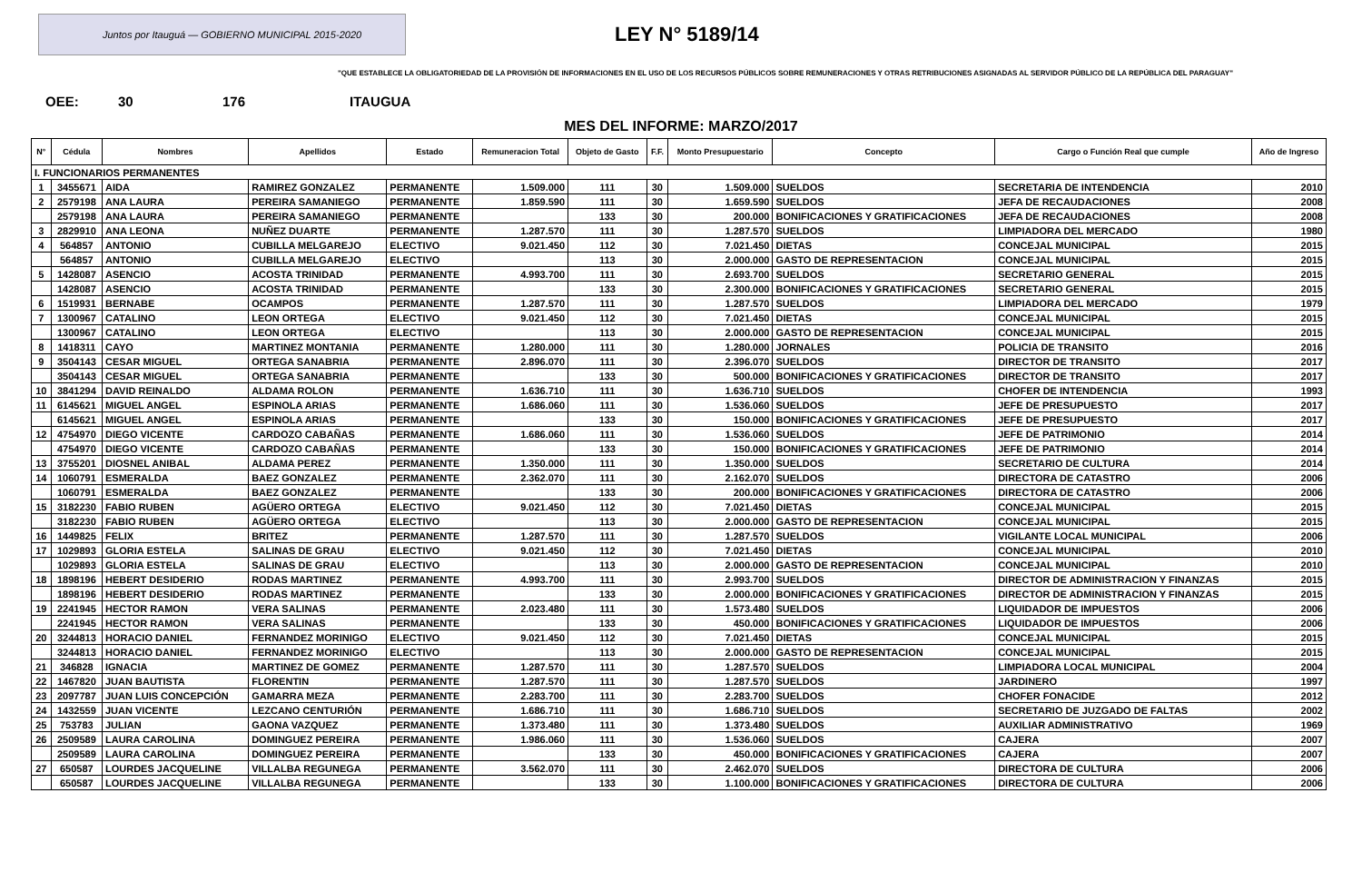Juntos por Itauguá — GOBIERNO MUNICIPAL 2015-2020
LEY N° 5189/14
"QUE ESTABLECE LA OBLIGATORIEDAD DE LA PROVISIÓN DE INFORMACIONES EN EL USO DE LOS RECURSOS PÚBLICOS SOBRE REMUNERACIONES Y OTRAS RETRIBUCIONES ASIGNADAS AL SERVIDOR PÚBLICO DE LA REPÚBLICA DEL PARAGUAY"
OEE: 30 176 ITAUGUA
MES DEL INFORME: MARZO/2017
| N° | Cédula | Nombres | Apellidos | Estado | Remuneracion Total | Objeto de Gasto | F.F. | Monto Presupuestario | Concepto | Cargo o Función Real que cumple | Año de Ingreso |
| --- | --- | --- | --- | --- | --- | --- | --- | --- | --- | --- | --- |
| I. FUNCIONARIOS PERMANENTES | | | | | | | | | | | |
| 1 | 3455671 | AIDA | RAMIREZ GONZALEZ | PERMANENTE | 1.509.000 | 111 | 30 | 1.509.000 | SUELDOS | SECRETARIA DE INTENDENCIA | 2010 |
| 2 | 2579198 | ANA LAURA | PEREIRA SAMANIEGO | PERMANENTE | 1.859.590 | 111 | 30 | 1.659.590 | SUELDOS | JEFA DE RECAUDACIONES | 2008 |
| | 2579198 | ANA LAURA | PEREIRA SAMANIEGO | PERMANENTE | | 133 | 30 | 200.000 | BONIFICACIONES Y GRATIFICACIONES | JEFA DE RECAUDACIONES | 2008 |
| 3 | 2829910 | ANA LEONA | NUÑEZ DUARTE | PERMANENTE | 1.287.570 | 111 | 30 | 1.287.570 | SUELDOS | LIMPIADORA DEL MERCADO | 1980 |
| 4 | 564857 | ANTONIO | CUBILLA MELGAREJO | ELECTIVO | 9.021.450 | 112 | 30 | 7.021.450 | DIETAS | CONCEJAL MUNICIPAL | 2015 |
| | 564857 | ANTONIO | CUBILLA MELGAREJO | ELECTIVO | | 113 | 30 | 2.000.000 | GASTO DE REPRESENTACION | CONCEJAL MUNICIPAL | 2015 |
| 5 | 1428087 | ASENCIO | ACOSTA TRINIDAD | PERMANENTE | 4.993.700 | 111 | 30 | 2.693.700 | SUELDOS | SECRETARIO GENERAL | 2015 |
| | 1428087 | ASENCIO | ACOSTA TRINIDAD | PERMANENTE | | 133 | 30 | 2.300.000 | BONIFICACIONES Y GRATIFICACIONES | SECRETARIO GENERAL | 2015 |
| 6 | 1519931 | BERNABE | OCAMPOS | PERMANENTE | 1.287.570 | 111 | 30 | 1.287.570 | SUELDOS | LIMPIADORA DEL MERCADO | 1979 |
| 7 | 1300967 | CATALINO | LEON ORTEGA | ELECTIVO | 9.021.450 | 112 | 30 | 7.021.450 | DIETAS | CONCEJAL MUNICIPAL | 2015 |
| | 1300967 | CATALINO | LEON ORTEGA | ELECTIVO | | 113 | 30 | 2.000.000 | GASTO DE REPRESENTACION | CONCEJAL MUNICIPAL | 2015 |
| 8 | 1418311 | CAYO | MARTINEZ MONTANIA | PERMANENTE | 1.280.000 | 111 | 30 | 1.280.000 | JORNALES | POLICIA DE TRANSITO | 2016 |
| 9 | 3504143 | CESAR MIGUEL | ORTEGA SANABRIA | PERMANENTE | 2.896.070 | 111 | 30 | 2.396.070 | SUELDOS | DIRECTOR DE TRANSITO | 2017 |
| | 3504143 | CESAR MIGUEL | ORTEGA SANABRIA | PERMANENTE | | 133 | 30 | 500.000 | BONIFICACIONES Y GRATIFICACIONES | DIRECTOR DE TRANSITO | 2017 |
| 10 | 3841294 | DAVID REINALDO | ALDAMA ROLON | PERMANENTE | 1.636.710 | 111 | 30 | 1.636.710 | SUELDOS | CHOFER DE INTENDENCIA | 1993 |
| 11 | 6145621 | MIGUEL ANGEL | ESPINOLA ARIAS | PERMANENTE | 1.686.060 | 111 | 30 | 1.536.060 | SUELDOS | JEFE DE PRESUPUESTO | 2017 |
| | 6145621 | MIGUEL ANGEL | ESPINOLA ARIAS | PERMANENTE | | 133 | 30 | 150.000 | BONIFICACIONES Y GRATIFICACIONES | JEFE DE PRESUPUESTO | 2017 |
| 12 | 4754970 | DIEGO VICENTE | CARDOZO CABAÑAS | PERMANENTE | 1.686.060 | 111 | 30 | 1.536.060 | SUELDOS | JEFE DE PATRIMONIO | 2014 |
| | 4754970 | DIEGO VICENTE | CARDOZO CABAÑAS | PERMANENTE | | 133 | 30 | 150.000 | BONIFICACIONES Y GRATIFICACIONES | JEFE DE PATRIMONIO | 2014 |
| 13 | 3755201 | DIOSNEL ANIBAL | ALDAMA PEREZ | PERMANENTE | 1.350.000 | 111 | 30 | 1.350.000 | SUELDOS | SECRETARIO DE CULTURA | 2014 |
| 14 | 1060791 | ESMERALDA | BAEZ GONZALEZ | PERMANENTE | 2.362.070 | 111 | 30 | 2.162.070 | SUELDOS | DIRECTORA DE CATASTRO | 2006 |
| | 1060791 | ESMERALDA | BAEZ GONZALEZ | PERMANENTE | | 133 | 30 | 200.000 | BONIFICACIONES Y GRATIFICACIONES | DIRECTORA DE CATASTRO | 2006 |
| 15 | 3182230 | FABIO RUBEN | AGÜERO ORTEGA | ELECTIVO | 9.021.450 | 112 | 30 | 7.021.450 | DIETAS | CONCEJAL MUNICIPAL | 2015 |
| | 3182230 | FABIO RUBEN | AGÜERO ORTEGA | ELECTIVO | | 113 | 30 | 2.000.000 | GASTO DE REPRESENTACION | CONCEJAL MUNICIPAL | 2015 |
| 16 | 1449825 | FELIX | BRITEZ | PERMANENTE | 1.287.570 | 111 | 30 | 1.287.570 | SUELDOS | VIGILANTE LOCAL MUNICIPAL | 2006 |
| 17 | 1029893 | GLORIA ESTELA | SALINAS DE GRAU | ELECTIVO | 9.021.450 | 112 | 30 | 7.021.450 | DIETAS | CONCEJAL MUNICIPAL | 2010 |
| | 1029893 | GLORIA ESTELA | SALINAS DE GRAU | ELECTIVO | | 113 | 30 | 2.000.000 | GASTO DE REPRESENTACION | CONCEJAL MUNICIPAL | 2010 |
| 18 | 1898196 | HEBERT DESIDERIO | RODAS MARTINEZ | PERMANENTE | 4.993.700 | 111 | 30 | 2.993.700 | SUELDOS | DIRECTOR DE ADMINISTRACION Y FINANZAS | 2015 |
| | 1898196 | HEBERT DESIDERIO | RODAS MARTINEZ | PERMANENTE | | 133 | 30 | 2.000.000 | BONIFICACIONES Y GRATIFICACIONES | DIRECTOR DE ADMINISTRACION Y FINANZAS | 2015 |
| 19 | 2241945 | HECTOR RAMON | VERA SALINAS | PERMANENTE | 2.023.480 | 111 | 30 | 1.573.480 | SUELDOS | LIQUIDADOR DE IMPUESTOS | 2006 |
| | 2241945 | HECTOR RAMON | VERA SALINAS | PERMANENTE | | 133 | 30 | 450.000 | BONIFICACIONES Y GRATIFICACIONES | LIQUIDADOR DE IMPUESTOS | 2006 |
| 20 | 3244813 | HORACIO DANIEL | FERNANDEZ MORINIGO | ELECTIVO | 9.021.450 | 112 | 30 | 7.021.450 | DIETAS | CONCEJAL MUNICIPAL | 2015 |
| | 3244813 | HORACIO DANIEL | FERNANDEZ MORINIGO | ELECTIVO | | 113 | 30 | 2.000.000 | GASTO DE REPRESENTACION | CONCEJAL MUNICIPAL | 2015 |
| 21 | 346828 | IGNACIA | MARTINEZ DE GOMEZ | PERMANENTE | 1.287.570 | 111 | 30 | 1.287.570 | SUELDOS | LIMPIADORA LOCAL MUNICIPAL | 2004 |
| 22 | 1467820 | JUAN BAUTISTA | FLORENTIN | PERMANENTE | 1.287.570 | 111 | 30 | 1.287.570 | SUELDOS | JARDINERO | 1997 |
| 23 | 2097787 | JUAN LUIS CONCEPCIÓN | GAMARRA MEZA | PERMANENTE | 2.283.700 | 111 | 30 | 2.283.700 | SUELDOS | CHOFER FONACIDE | 2012 |
| 24 | 1432559 | JUAN VICENTE | LEZCANO CENTURIÓN | PERMANENTE | 1.686.710 | 111 | 30 | 1.686.710 | SUELDOS | SECRETARIO DE JUZGADO DE FALTAS | 2002 |
| 25 | 753783 | JULIAN | GAONA VAZQUEZ | PERMANENTE | 1.373.480 | 111 | 30 | 1.373.480 | SUELDOS | AUXILIAR ADMINISTRATIVO | 1969 |
| 26 | 2509589 | LAURA CAROLINA | DOMINGUEZ PEREIRA | PERMANENTE | 1.986.060 | 111 | 30 | 1.536.060 | SUELDOS | CAJERA | 2007 |
| | 2509589 | LAURA CAROLINA | DOMINGUEZ PEREIRA | PERMANENTE | | 133 | 30 | 450.000 | BONIFICACIONES Y GRATIFICACIONES | CAJERA | 2007 |
| 27 | 650587 | LOURDES JACQUELINE | VILLALBA REGUNEGA | PERMANENTE | 3.562.070 | 111 | 30 | 2.462.070 | SUELDOS | DIRECTORA DE CULTURA | 2006 |
| | 650587 | LOURDES JACQUELINE | VILLALBA REGUNEGA | PERMANENTE | | 133 | 30 | 1.100.000 | BONIFICACIONES Y GRATIFICACIONES | DIRECTORA DE CULTURA | 2006 |